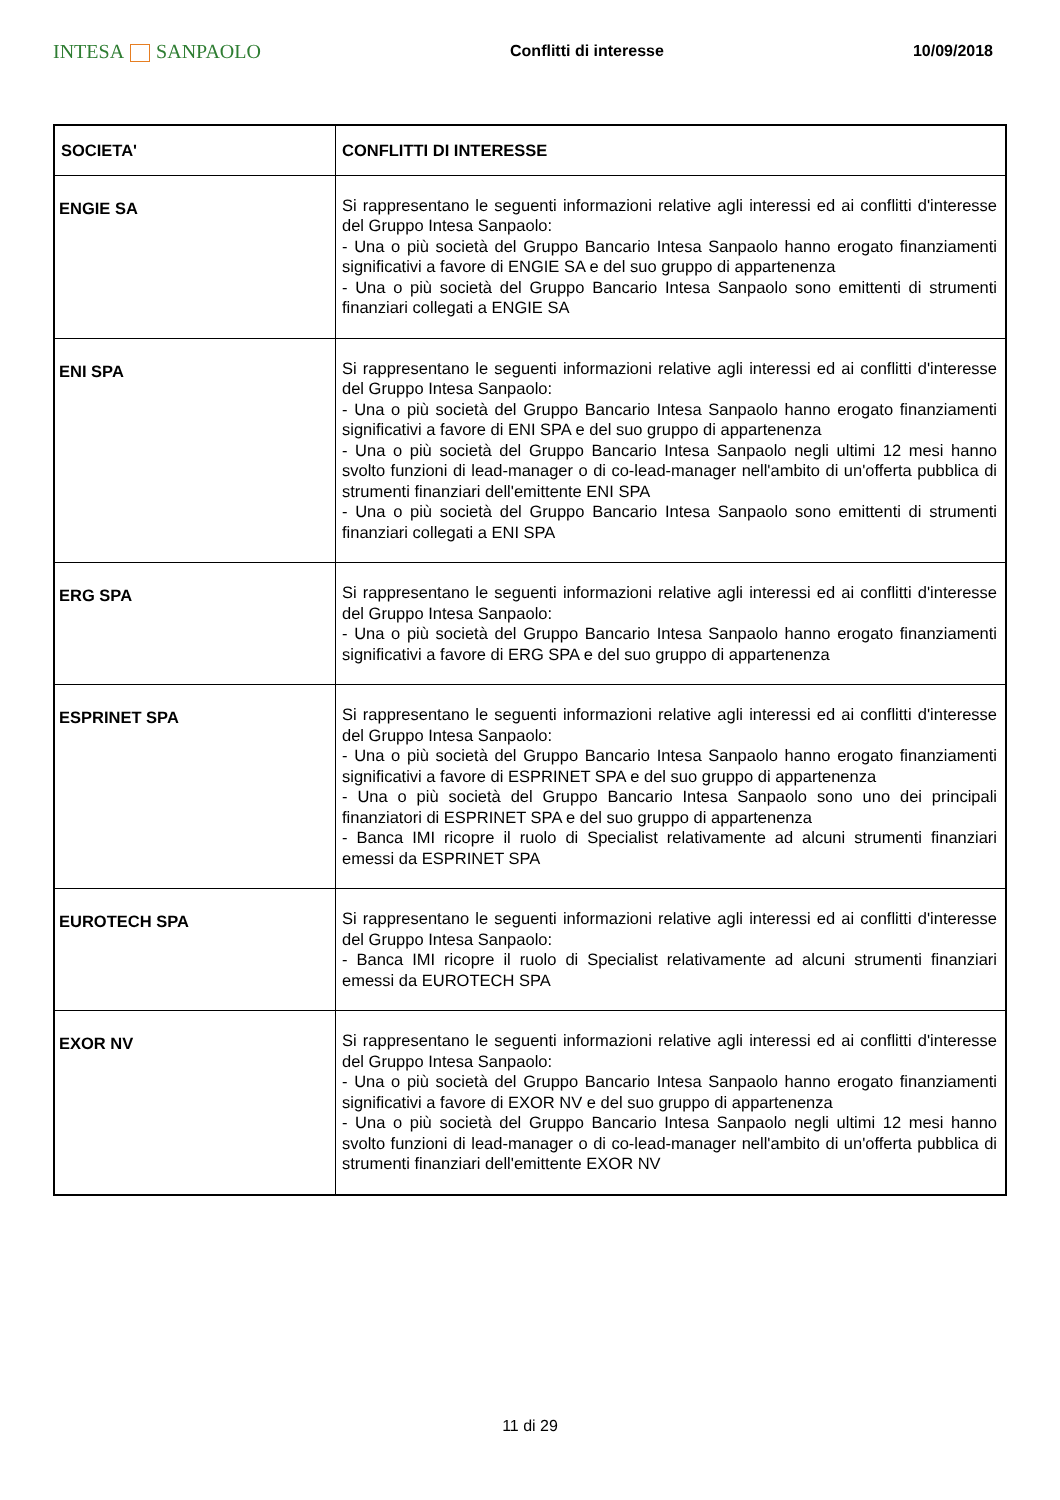INTESA SANPAOLO
Conflitti di interesse 10/09/2018
| SOCIETA' | CONFLITTI DI INTERESSE |
| --- | --- |
| ENGIE SA | Si rappresentano le seguenti informazioni relative agli interessi ed ai conflitti d'interesse del Gruppo Intesa Sanpaolo: - Una o più società del Gruppo Bancario Intesa Sanpaolo hanno erogato finanziamenti significativi a favore di ENGIE SA e del suo gruppo di appartenenza - Una o più società del Gruppo Bancario Intesa Sanpaolo sono emittenti di strumenti finanziari collegati a ENGIE SA |
| ENI SPA | Si rappresentano le seguenti informazioni relative agli interessi ed ai conflitti d'interesse del Gruppo Intesa Sanpaolo: - Una o più società del Gruppo Bancario Intesa Sanpaolo hanno erogato finanziamenti significativi a favore di ENI SPA e del suo gruppo di appartenenza - Una o più società del Gruppo Bancario Intesa Sanpaolo negli ultimi 12 mesi hanno svolto funzioni di lead-manager o di co-lead-manager nell'ambito di un'offerta pubblica di strumenti finanziari dell'emittente ENI SPA - Una o più società del Gruppo Bancario Intesa Sanpaolo sono emittenti di strumenti finanziari collegati a ENI SPA |
| ERG SPA | Si rappresentano le seguenti informazioni relative agli interessi ed ai conflitti d'interesse del Gruppo Intesa Sanpaolo: - Una o più società del Gruppo Bancario Intesa Sanpaolo hanno erogato finanziamenti significativi a favore di ERG SPA e del suo gruppo di appartenenza |
| ESPRINET SPA | Si rappresentano le seguenti informazioni relative agli interessi ed ai conflitti d'interesse del Gruppo Intesa Sanpaolo: - Una o più società del Gruppo Bancario Intesa Sanpaolo hanno erogato finanziamenti significativi a favore di ESPRINET SPA e del suo gruppo di appartenenza - Una o più società del Gruppo Bancario Intesa Sanpaolo sono uno dei principali finanziatori di ESPRINET SPA e del suo gruppo di appartenenza - Banca IMI ricopre il ruolo di Specialist relativamente ad alcuni strumenti finanziari emessi da ESPRINET SPA |
| EUROTECH SPA | Si rappresentano le seguenti informazioni relative agli interessi ed ai conflitti d'interesse del Gruppo Intesa Sanpaolo: - Banca IMI ricopre il ruolo di Specialist relativamente ad alcuni strumenti finanziari emessi da EUROTECH SPA |
| EXOR NV | Si rappresentano le seguenti informazioni relative agli interessi ed ai conflitti d'interesse del Gruppo Intesa Sanpaolo: - Una o più società del Gruppo Bancario Intesa Sanpaolo hanno erogato finanziamenti significativi a favore di EXOR NV e del suo gruppo di appartenenza - Una o più società del Gruppo Bancario Intesa Sanpaolo negli ultimi 12 mesi hanno svolto funzioni di lead-manager o di co-lead-manager nell'ambito di un'offerta pubblica di strumenti finanziari dell'emittente EXOR NV |
11 di 29